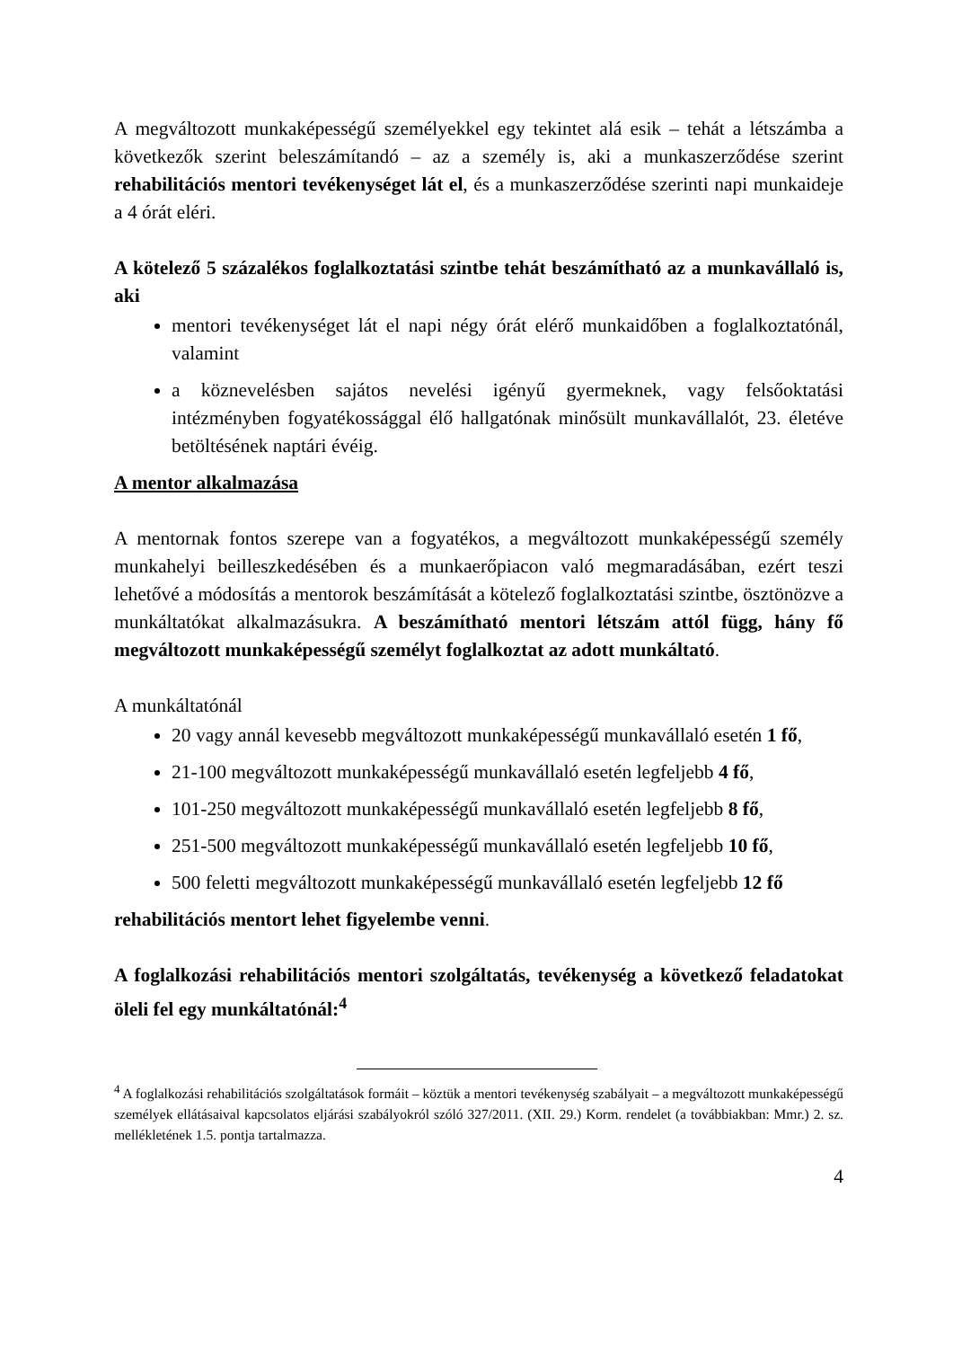A megváltozott munkaképességű személyekkel egy tekintet alá esik – tehát a létszámba a következők szerint beleszámítandó – az a személy is, aki a munkaszerződése szerint rehabilitációs mentori tevékenységet lát el, és a munkaszerződése szerinti napi munkaideje a 4 órát eléri.
A kötelező 5 százalékos foglalkoztatási szintbe tehát beszámítható az a munkavállaló is, aki
mentori tevékenységet lát el napi négy órát elérő munkaidőben a foglalkoztatónál, valamint
a köznevelésben sajátos nevelési igényű gyermeknek, vagy felsőoktatási intézményben fogyatékossággal élő hallgatónak minősült munkavállalót, 23. életéve betöltésének naptári évéig.
A mentor alkalmazása
A mentornak fontos szerepe van a fogyatékos, a megváltozott munkaképességű személy munkahelyi beilleszkedésében és a munkaerőpiacon való megmaradásában, ezért teszi lehetővé a módosítás a mentorok beszámítását a kötelező foglalkoztatási szintbe, ösztönözve a munkáltatókat alkalmazásukra. A beszámítható mentori létszám attól függ, hány fő megváltozott munkaképességű személyt foglalkoztat az adott munkáltató.
A munkáltatónál
20 vagy annál kevesebb megváltozott munkaképességű munkavállaló esetén 1 fő,
21-100 megváltozott munkaképességű munkavállaló esetén legfeljebb 4 fő,
101-250 megváltozott munkaképességű munkavállaló esetén legfeljebb 8 fő,
251-500 megváltozott munkaképességű munkavállaló esetén legfeljebb 10 fő,
500 feletti megváltozott munkaképességű munkavállaló esetén legfeljebb 12 fő
rehabilitációs mentort lehet figyelembe venni.
A foglalkozási rehabilitációs mentori szolgáltatás, tevékenység a következő feladatokat öleli fel egy munkáltatónál:<sup>4</sup>
<sup>4</sup> A foglalkozási rehabilitációs szolgáltatások formáit – köztük a mentori tevékenység szabályait – a megváltozott munkaképességű személyek ellátásaival kapcsolatos eljárási szabályokról szóló 327/2011. (XII. 29.) Korm. rendelet (a továbbiakban: Mmr.) 2. sz. mellékletének 1.5. pontja tartalmazza.
4